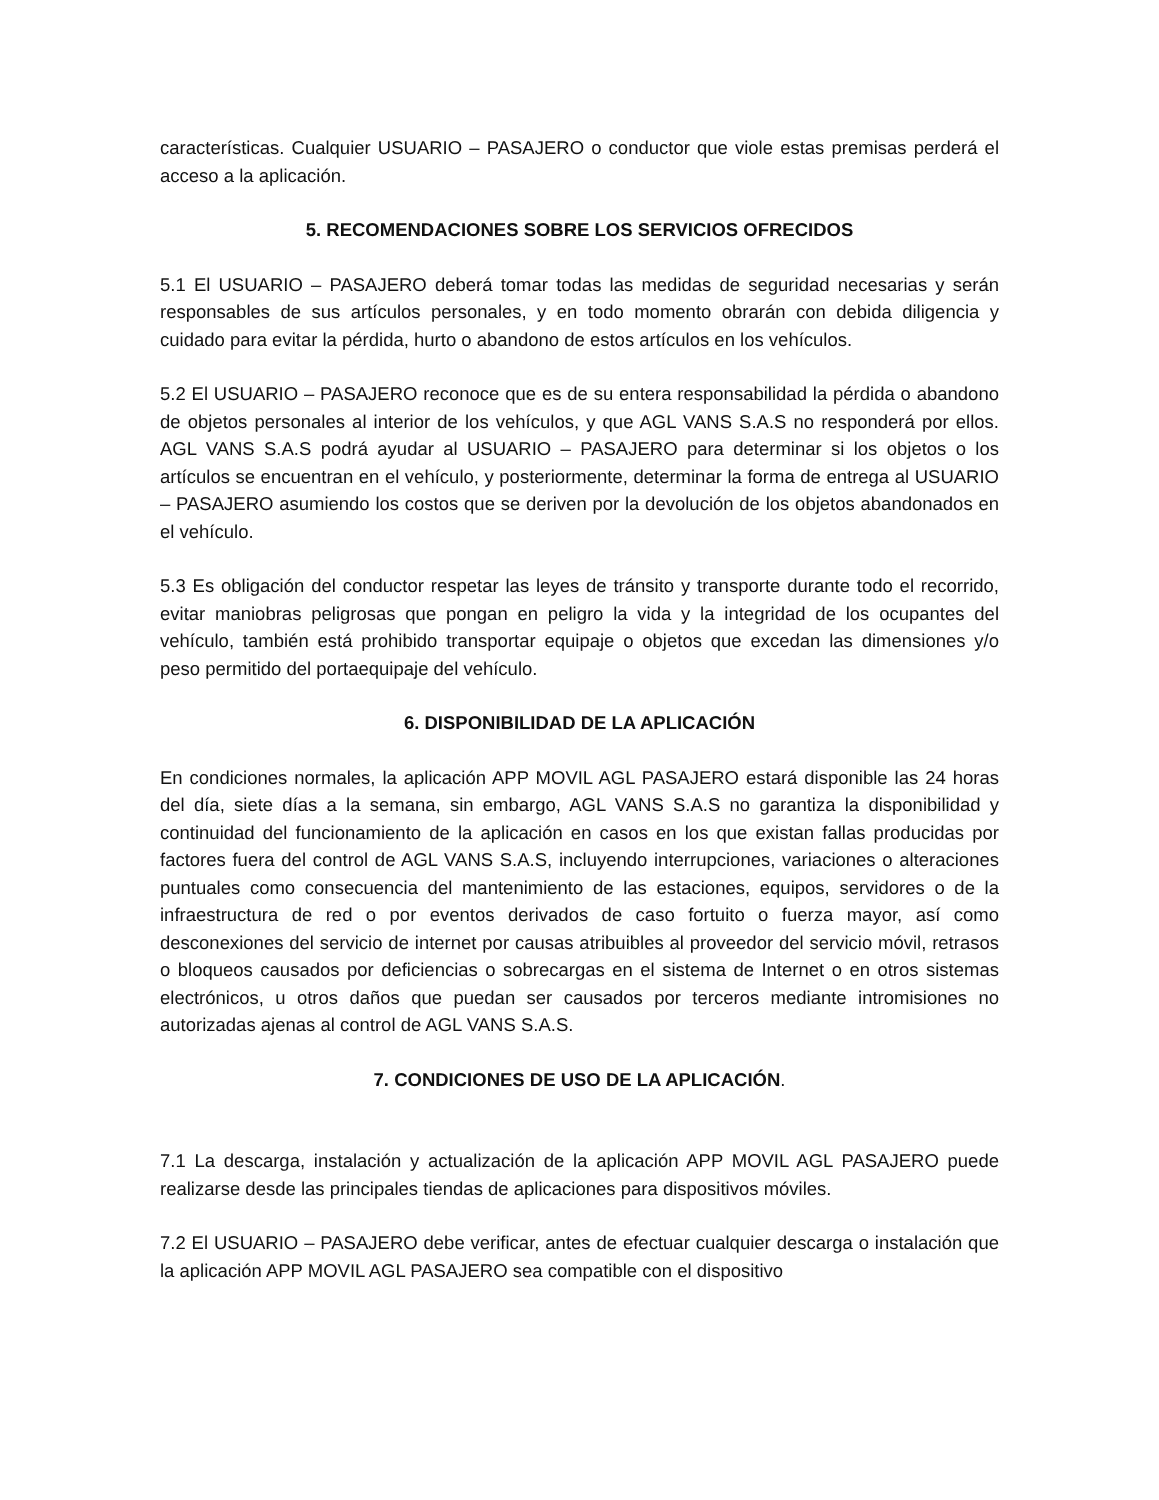características. Cualquier USUARIO – PASAJERO o conductor que viole estas premisas perderá el acceso a la aplicación.
5. RECOMENDACIONES SOBRE LOS SERVICIOS OFRECIDOS
5.1 El USUARIO – PASAJERO deberá tomar todas las medidas de seguridad necesarias y serán responsables de sus artículos personales, y en todo momento obrarán con debida diligencia y cuidado para evitar la pérdida, hurto o abandono de estos artículos en los vehículos.
5.2 El USUARIO – PASAJERO reconoce que es de su entera responsabilidad la pérdida o abandono de objetos personales al interior de los vehículos, y que AGL VANS S.A.S no responderá por ellos. AGL VANS S.A.S podrá ayudar al USUARIO – PASAJERO para determinar si los objetos o los artículos se encuentran en el vehículo, y posteriormente, determinar la forma de entrega al USUARIO – PASAJERO asumiendo los costos que se deriven por la devolución de los objetos abandonados en el vehículo.
5.3 Es obligación del conductor respetar las leyes de tránsito y transporte durante todo el recorrido, evitar maniobras peligrosas que pongan en peligro la vida y la integridad de los ocupantes del vehículo, también está prohibido transportar equipaje o objetos que excedan las dimensiones y/o peso permitido del portaequipaje del vehículo.
6. DISPONIBILIDAD DE LA APLICACIÓN
En condiciones normales, la aplicación APP MOVIL AGL PASAJERO estará disponible las 24 horas del día, siete días a la semana, sin embargo, AGL VANS S.A.S no garantiza la disponibilidad y continuidad del funcionamiento de la aplicación en casos en los que existan fallas producidas por factores fuera del control de AGL VANS S.A.S, incluyendo interrupciones, variaciones o alteraciones puntuales como consecuencia del mantenimiento de las estaciones, equipos, servidores o de la infraestructura de red o por eventos derivados de caso fortuito o fuerza mayor, así como desconexiones del servicio de internet por causas atribuibles al proveedor del servicio móvil, retrasos o bloqueos causados por deficiencias o sobrecargas en el sistema de Internet o en otros sistemas electrónicos, u otros daños que puedan ser causados por terceros mediante intromisiones no autorizadas ajenas al control de AGL VANS S.A.S.
7. CONDICIONES DE USO DE LA APLICACIÓN.
7.1 La descarga, instalación y actualización de la aplicación APP MOVIL AGL PASAJERO puede realizarse desde las principales tiendas de aplicaciones para dispositivos móviles.
7.2 El USUARIO – PASAJERO debe verificar, antes de efectuar cualquier descarga o instalación que la aplicación APP MOVIL AGL PASAJERO sea compatible con el dispositivo